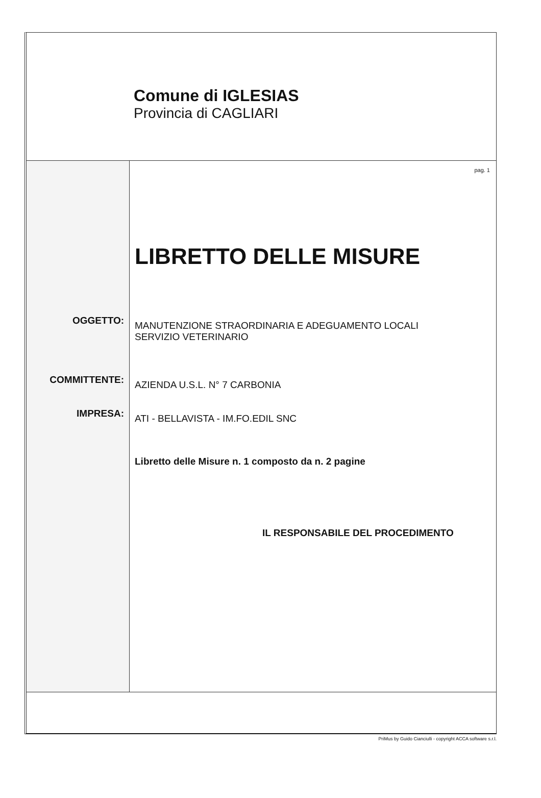Comune di IGLESIAS
Provincia di CAGLIARI
OGGETTO:
COMMITTENTE:
IMPRESA:
pag. 1
LIBRETTO DELLE MISURE
MANUTENZIONE STRAORDINARIA E ADEGUAMENTO LOCALI
SERVIZIO VETERINARIO
AZIENDA U.S.L. N° 7 CARBONIA
ATI - BELLAVISTA - IM.FO.EDIL SNC
Libretto delle Misure n. 1 composto da n. 2 pagine
IL RESPONSABILE DEL PROCEDIMENTO
PriMus by Guido Cianciulli - copyright ACCA software s.r.l.